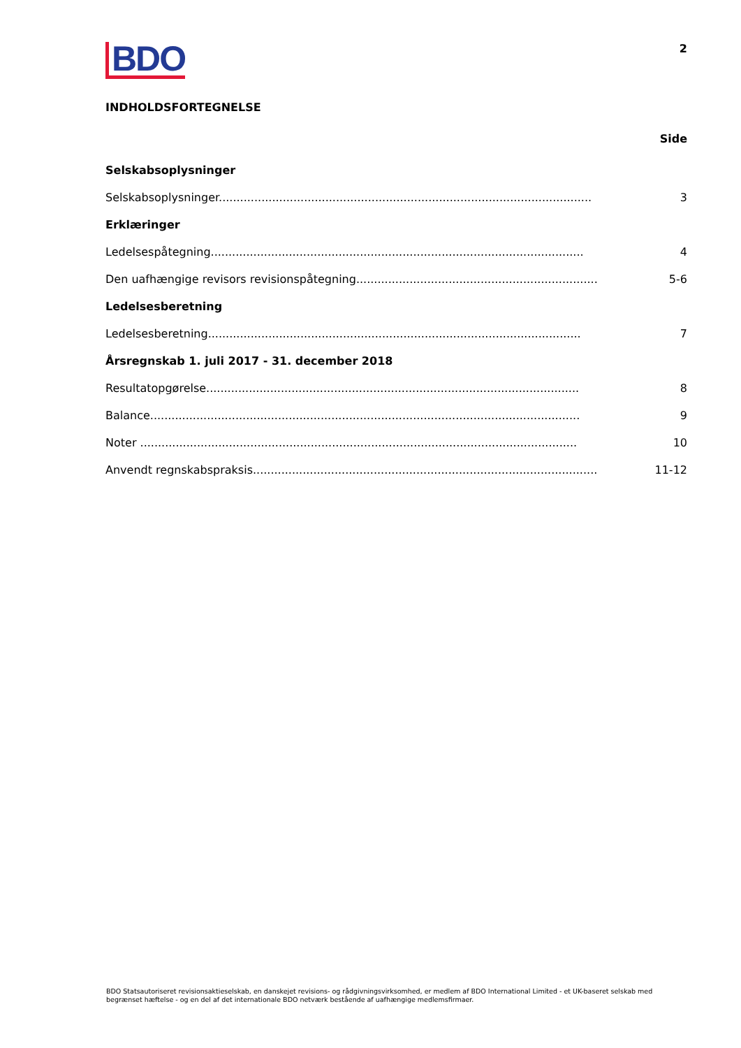BDO
2
INDHOLDSFORTEGNELSE
Side
Selskabsoplysninger
Selskabsoplysninger......................................................................................................... 3
Erklæringer
Ledelsespåtegning......................................................................................................... 4
Den uafhængige revisors revisionspåtegning......................................................................... 5-6
Ledelsesberetning
Ledelsesberetning......................................................................................................... 7
Årsregnskab 1. juli 2017 - 31. december 2018
Resultatopgørelse......................................................................................................... 8
Balance......................................................................................................................... 9
Noter ........................................................................................................................... 10
Anvendt regnskabspraksis................................................................................................. 11-12
BDO Statsautoriseret revisionsaktieselskab, en danskejet revisions- og rådgivningsvirksomhed, er medlem af BDO International Limited - et UK-baseret selskab med begrænset hæftelse - og en del af det internationale BDO netværk bestående af uafhængige medlemsfirmaer.